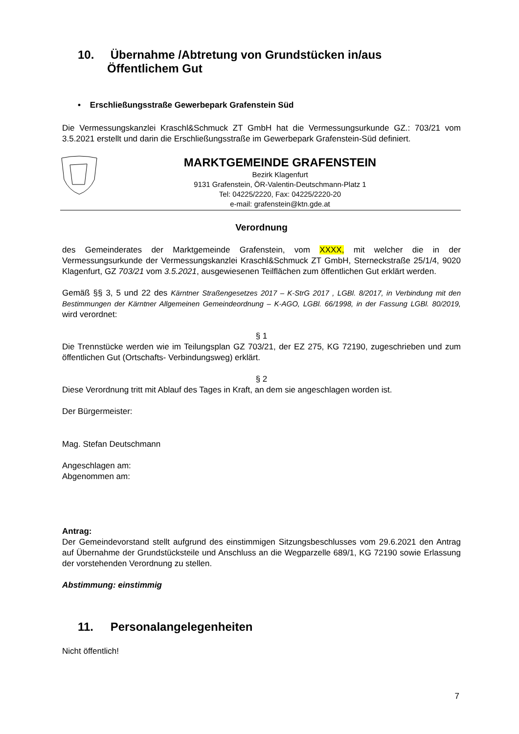10. Übernahme /Abtretung von Grundstücken in/aus
Öffentlichem Gut
• Erschließungsstraße Gewerbepark Grafenstein Süd
Die Vermessungskanzlei Kraschl&Schmuck ZT GmbH hat die Vermessungsurkunde GZ.: 703/21 vom 3.5.2021 erstellt und darin die Erschließungsstraße im Gewerbepark Grafenstein-Süd definiert.
MARKTGEMEINDE GRAFENSTEIN
Bezirk Klagenfurt
9131 Grafenstein, ÖR-Valentin-Deutschmann-Platz 1
Tel: 04225/2220, Fax: 04225/2220-20
e-mail: grafenstein@ktn.gde.at
Verordnung
des Gemeinderates der Marktgemeinde Grafenstein, vom XXXX, mit welcher die in der Vermessungsurkunde der Vermessungskanzlei Kraschl&Schmuck ZT GmbH, Sterneckstraße 25/1/4, 9020 Klagenfurt, GZ 703/21 vom 3.5.2021, ausgewiesenen Teilflächen zum öffentlichen Gut erklärt werden.
Gemäß §§ 3, 5 und 22 des Kärntner Straßengesetzes 2017 – K-StrG 2017 , LGBl. 8/2017, in Verbindung mit den Bestimmungen der Kärntner Allgemeinen Gemeindeordnung – K-AGO, LGBl. 66/1998, in der Fassung LGBl. 80/2019, wird verordnet:
§ 1
Die Trennstücke werden wie im Teilungsplan GZ 703/21, der EZ 275, KG 72190, zugeschrieben und zum öffentlichen Gut (Ortschafts- Verbindungsweg) erklärt.
§ 2
Diese Verordnung tritt mit Ablauf des Tages in Kraft, an dem sie angeschlagen worden ist.
Der Bürgermeister:
Mag. Stefan Deutschmann
Angeschlagen am:
Abgenommen am:
Antrag:
Der Gemeindevorstand stellt aufgrund des einstimmigen Sitzungsbeschlusses vom 29.6.2021 den Antrag auf Übernahme der Grundstücksteile und Anschluss an die Wegparzelle 689/1, KG 72190 sowie Erlassung der vorstehenden Verordnung zu stellen.
Abstimmung: einstimmig
11. Personalangelegenheiten
Nicht öffentlich!
7